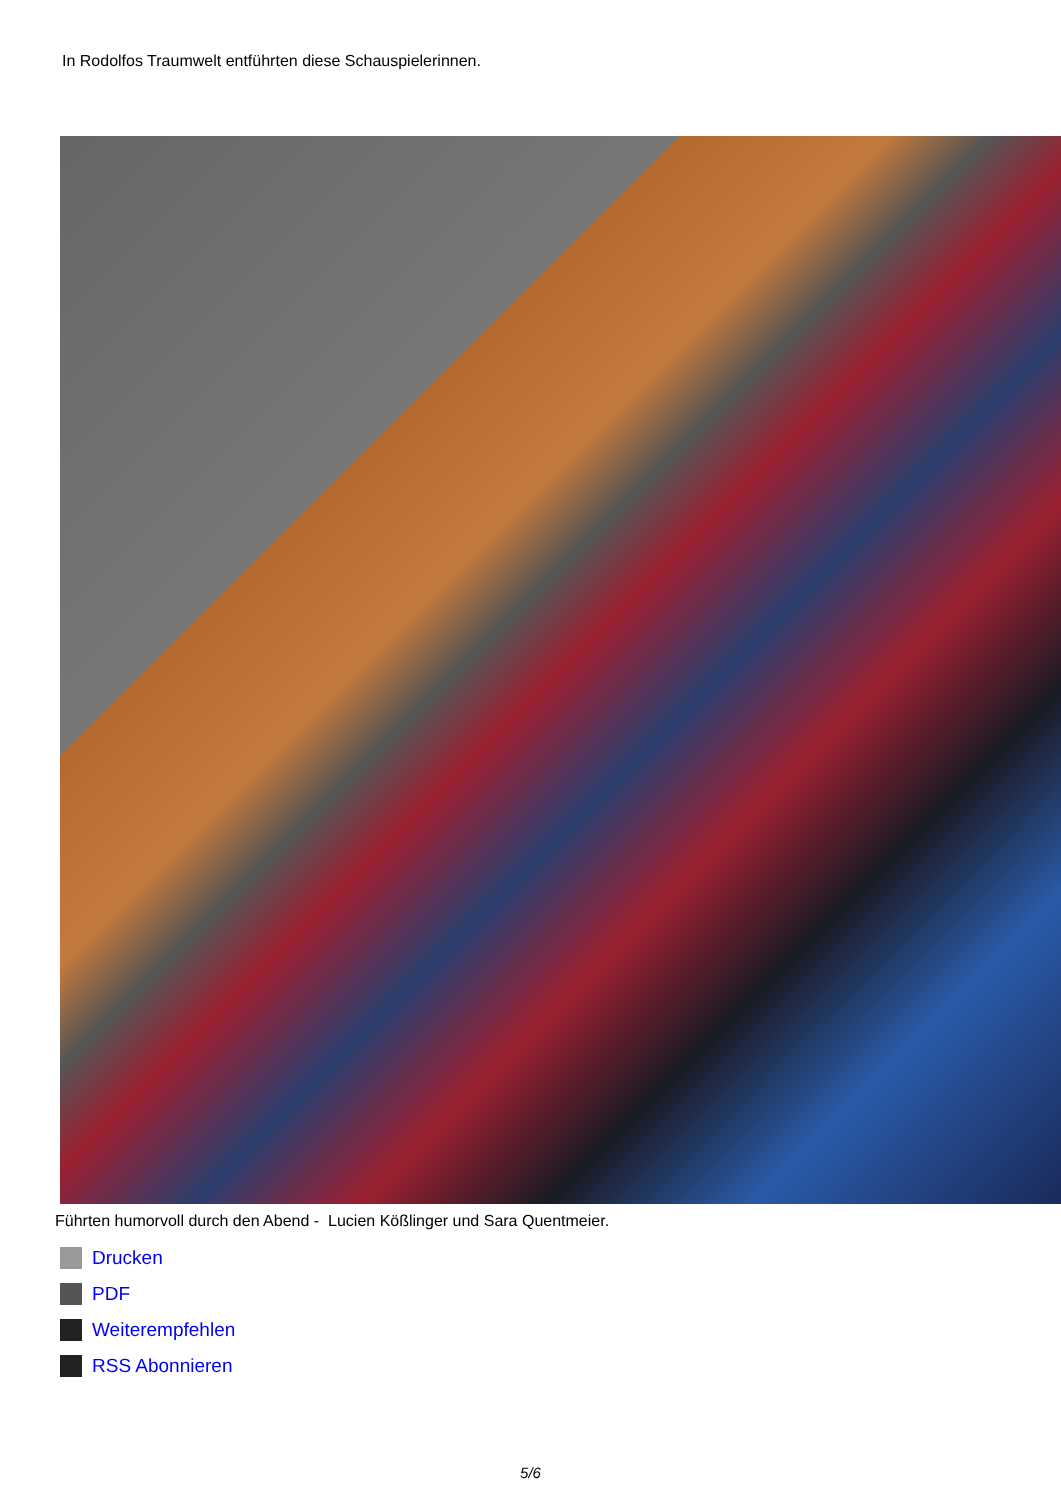In Rodolfos Traumwelt entführten diese Schauspielerinnen.
Führten humorvoll durch den Abend - Lucien Kößlinger und Sara Quentmeier.
Drucken
PDF
Weiterempfehlen
RSS Abonnieren
5/6